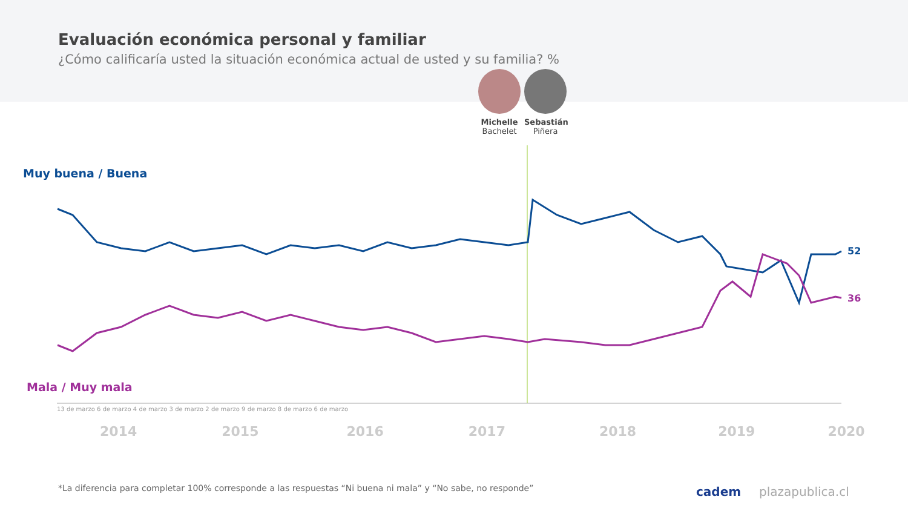Evaluación económica personal y familiar
¿Cómo calificaría usted la situación económica actual de usted y su familia? %
Michelle
Bachelet
Sebastián
Piñera
Muy buena / Buena
Mala / Muy mala
52
36
2014 2015 2016 2017 2018 2019 2020
13 de marzo 6 de marzo 4 de marzo 3 de marzo 2 de marzo 9 de marzo 8 de marzo 6 de marzo
*La diferencia para completar 100% corresponde a las respuestas “Ni buena ni mala” y “No sabe, no responde”
cadem plazapublica.cl